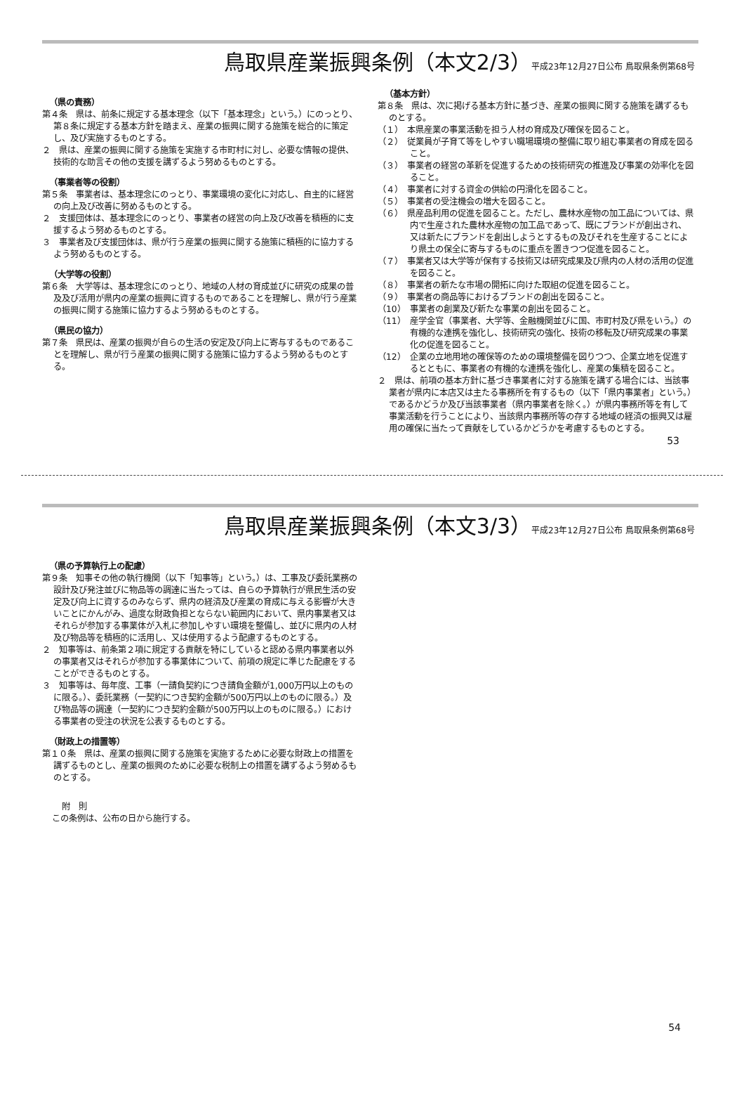鳥取県産業振興条例（本文2/3）平成23年12月27日公布 鳥取県条例第68号
（県の責務）
第４条　県は、前条に規定する基本理念（以下「基本理念」という。）にのっとり、第８条に規定する基本方針を踏まえ、産業の振興に関する施策を総合的に策定し、及び実施するものとする。
２　県は、産業の振興に関する施策を実施する市町村に対し、必要な情報の提供、技術的な助言その他の支援を講ずるよう努めるものとする。
（事業者等の役割）
第５条　事業者は、基本理念にのっとり、事業環境の変化に対応し、自主的に経営の向上及び改善に努めるものとする。
２　支援団体は、基本理念にのっとり、事業者の経営の向上及び改善を積極的に支援するよう努めるものとする。
３　事業者及び支援団体は、県が行う産業の振興に関する施策に積極的に協力するよう努めるものとする。
（大学等の役割）
第６条　大学等は、基本理念にのっとり、地域の人材の育成並びに研究の成果の普及及び活用が県内の産業の振興に資するものであることを理解し、県が行う産業の振興に関する施策に協力するよう努めるものとする。
（県民の協力）
第７条　県民は、産業の振興が自らの生活の安定及び向上に寄与するものであることを理解し、県が行う産業の振興に関する施策に協力するよう努めるものとする。
（基本方針）
第８条　県は、次に掲げる基本方針に基づき、産業の振興に関する施策を講ずるものとする。
（１）　本県産業の事業活動を担う人材の育成及び確保を図ること。
（２）　従業員が子育て等をしやすい職場環境の整備に取り組む事業者の育成を図ること。
（３）　事業者の経営の革新を促進するための技術研究の推進及び事業の効率化を図ること。
（４）　事業者に対する資金の供給の円滑化を図ること。
（５）　事業者の受注機会の増大を図ること。
（６）　県産品利用の促進を図ること。ただし、農林水産物の加工品については、県内で生産された農林水産物の加工品であって、既にブランドが創出され、又は新たにブランドを創出しようとするもの及びそれを生産することにより県土の保全に寄与するものに重点を置きつつ促進を図ること。
（７）　事業者又は大学等が保有する技術又は研究成果及び県内の人材の活用の促進を図ること。
（８）　事業者の新たな市場の開拓に向けた取組の促進を図ること。
（９）　事業者の商品等におけるブランドの創出を図ること。
（10）　事業者の創業及び新たな事業の創出を図ること。
（11）　産学金官（事業者、大学等、金融機関並びに国、市町村及び県をいう。）の有機的な連携を強化し、技術研究の強化、技術の移転及び研究成果の事業化の促進を図ること。
（12）　企業の立地用地の確保等のための環境整備を図りつつ、企業立地を促進するとともに、事業者の有機的な連携を強化し、産業の集積を図ること。
２　県は、前項の基本方針に基づき事業者に対する施策を講ずる場合には、当該事業者が県内に本店又は主たる事務所を有するもの（以下「県内事業者」という。）であるかどうか及び当該事業者（県内事業者を除く。）が県内事務所等を有して事業活動を行うことにより、当該県内事務所等の存する地域の経済の振興又は雇用の確保に当たって貢献をしているかどうかを考慮するものとする。
53
鳥取県産業振興条例（本文3/3）平成23年12月27日公布 鳥取県条例第68号
（県の予算執行上の配慮）
第９条　知事その他の執行機関（以下「知事等」という。）は、工事及び委託業務の設計及び発注並びに物品等の調達に当たっては、自らの予算執行が県民生活の安定及び向上に資するのみならず、県内の経済及び産業の育成に与える影響が大きいことにかんがみ、過度な財政負担とならない範囲内において、県内事業者又はそれらが参加する事業体が入札に参加しやすい環境を整備し、並びに県内の人材及び物品等を積極的に活用し、又は使用するよう配慮するものとする。
２　知事等は、前条第２項に規定する貢献を特にしていると認める県内事業者以外の事業者又はそれらが参加する事業体について、前項の規定に準じた配慮をすることができるものとする。
３　知事等は、毎年度、工事（一請負契約につき請負金額が1,000万円以上のものに限る。）、委託業務（一契約につき契約金額が500万円以上のものに限る。）及び物品等の調達（一契約につき契約金額が500万円以上のものに限る。）における事業者の受注の状況を公表するものとする。
（財政上の措置等）
第１０条　県は、産業の振興に関する施策を実施するために必要な財政上の措置を講ずるものとし、産業の振興のために必要な税制上の措置を講ずるよう努めるものとする。
附　則
この条例は、公布の日から施行する。
54